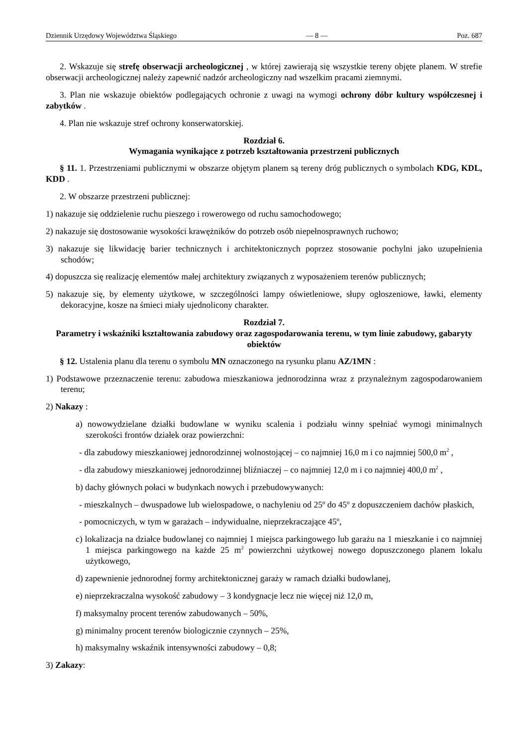Dziennik Urzędowy Województwa Śląskiego — 8 — Poz. 687
2. Wskazuje się strefę obserwacji archeologicznej , w której zawierają się wszystkie tereny objęte planem. W strefie obserwacji archeologicznej należy zapewnić nadzór archeologiczny nad wszelkim pracami ziemnymi.
3. Plan nie wskazuje obiektów podlegających ochronie z uwagi na wymogi ochrony dóbr kultury współczesnej i zabytków .
4. Plan nie wskazuje stref ochrony konserwatorskiej.
Rozdział 6.
Wymagania wynikające z potrzeb kształtowania przestrzeni publicznych
§ 11. 1. Przestrzeniami publicznymi w obszarze objętym planem są tereny dróg publicznych o symbolach KDG, KDL, KDD .
2. W obszarze przestrzeni publicznej:
1) nakazuje się oddzielenie ruchu pieszego i rowerowego od ruchu samochodowego;
2) nakazuje się dostosowanie wysokości krawężników do potrzeb osób niepełnosprawnych ruchowo;
3) nakazuje się likwidację barier technicznych i architektonicznych poprzez stosowanie pochylni jako uzupełnienia schodów;
4) dopuszcza się realizację elementów małej architektury związanych z wyposażeniem terenów publicznych;
5) nakazuje się, by elementy użytkowe, w szczególności lampy oświetleniowe, słupy ogłoszeniowe, ławki, elementy dekoracyjne, kosze na śmieci miały ujednolicony charakter.
Rozdział 7.
Parametry i wskaźniki kształtowania zabudowy oraz zagospodarowania terenu, w tym linie zabudowy, gabaryty obiektów
§ 12. Ustalenia planu dla terenu o symbolu MN oznaczonego na rysunku planu AZ/1MN :
1) Podstawowe przeznaczenie terenu: zabudowa mieszkaniowa jednorodzinna wraz z przynależnym zagospodarowaniem terenu;
2) Nakazy :
a) nowowydzielane działki budowlane w wyniku scalenia i podziału winny spełniać wymogi minimalnych szerokości frontów działek oraz powierzchni:
- dla zabudowy mieszkaniowej jednorodzinnej wolnostojącej – co najmniej 16,0 m i co najmniej 500,0 m<sup>2</sup> ,
- dla zabudowy mieszkaniowej jednorodzinnej bliźniaczej – co najmniej 12,0 m i co najmniej 400,0 m<sup>2</sup> ,
b) dachy głównych połaci w budynkach nowych i przebudowywanych:
- mieszkalnych – dwuspadowe lub wielospadowe, o nachyleniu od 25º do 45º z dopuszczeniem dachów płaskich,
- pomocniczych, w tym w garażach – indywidualne, nieprzekraczające 45º,
c) lokalizacja na działce budowlanej co najmniej 1 miejsca parkingowego lub garażu na 1 mieszkanie i co najmniej 1 miejsca parkingowego na każde 25 m<sup>2</sup> powierzchni użytkowej nowego dopuszczonego planem lokalu użytkowego,
d) zapewnienie jednorodnej formy architektonicznej garaży w ramach działki budowlanej,
e) nieprzekraczalna wysokość zabudowy – 3 kondygnacje lecz nie więcej niż 12,0 m,
f) maksymalny procent terenów zabudowanych – 50%,
g) minimalny procent terenów biologicznie czynnych – 25%,
h) maksymalny wskaźnik intensywności zabudowy – 0,8;
3) Zakazy: